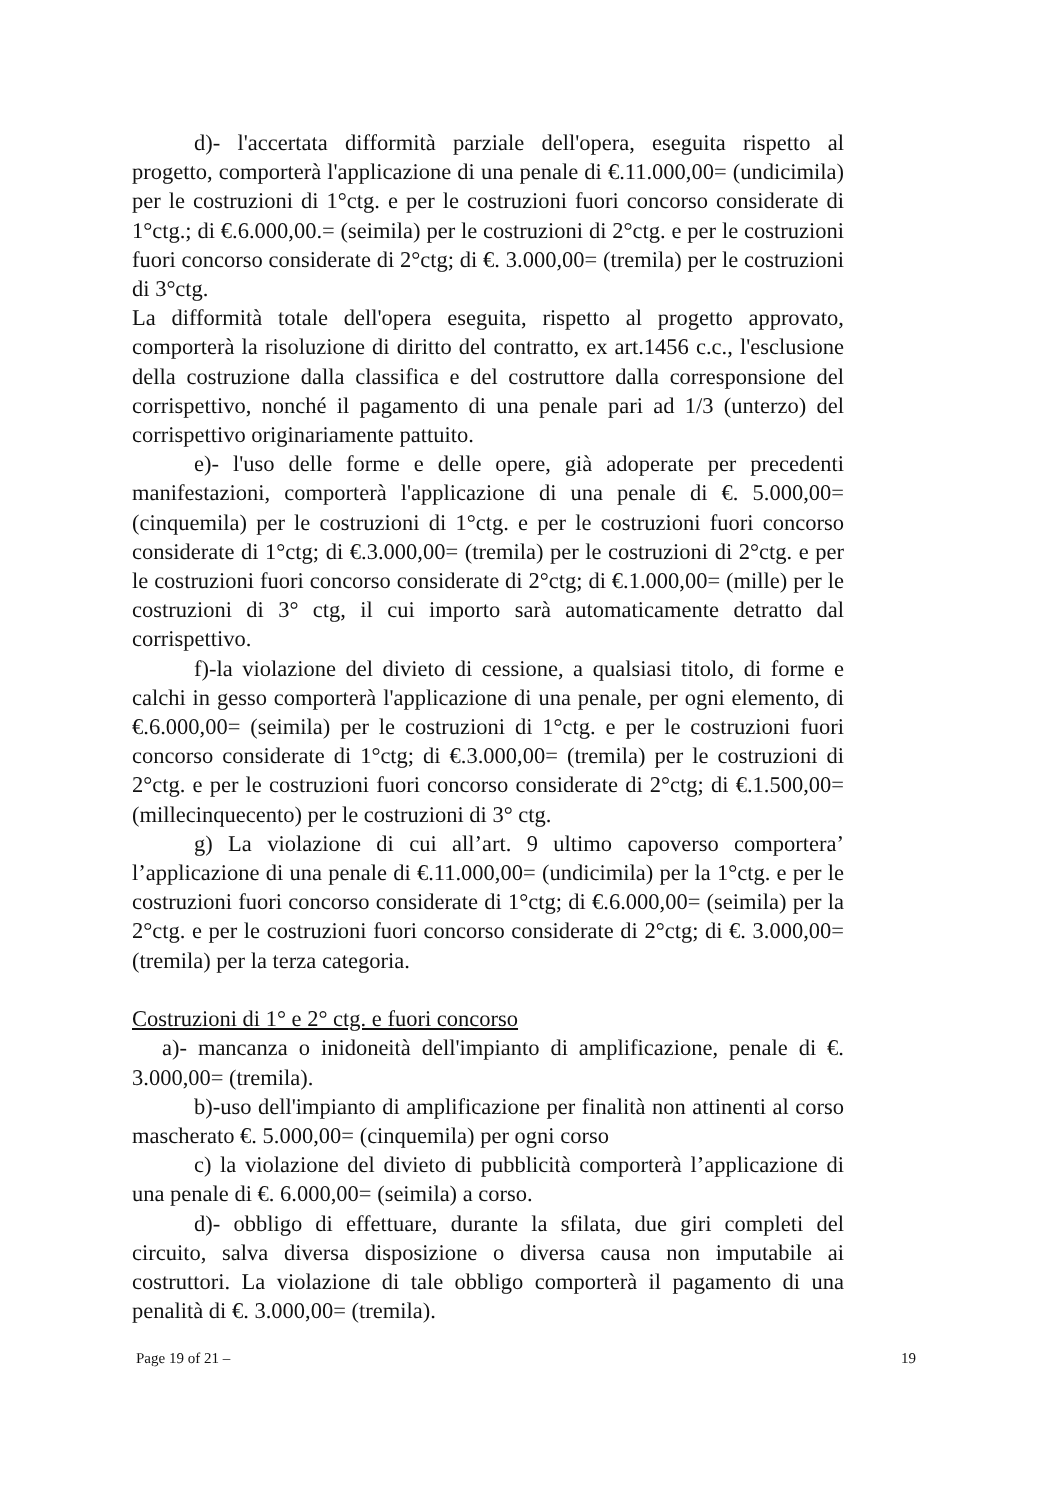d)- l'accertata difformità parziale dell'opera, eseguita rispetto al progetto, comporterà l'applicazione di una penale di €.11.000,00= (undicimila) per le costruzioni di 1°ctg. e per le costruzioni fuori concorso considerate di 1°ctg.; di €.6.000,00.= (seimila) per le costruzioni di 2°ctg. e per le costruzioni fuori concorso considerate di 2°ctg; di €. 3.000,00= (tremila) per le costruzioni di 3°ctg.
La difformità totale dell'opera eseguita, rispetto al progetto approvato, comporterà la risoluzione di diritto del contratto, ex art.1456 c.c., l'esclusione della costruzione dalla classifica e del costruttore dalla corresponsione del corrispettivo, nonché il pagamento di una penale pari ad 1/3 (unterzo) del corrispettivo originariamente pattuito.
e)- l'uso delle forme e delle opere, già adoperate per precedenti manifestazioni, comporterà l'applicazione di una penale di €. 5.000,00= (cinquemila) per le costruzioni di 1°ctg. e per le costruzioni fuori concorso considerate di 1°ctg; di €.3.000,00= (tremila) per le costruzioni di 2°ctg. e per le costruzioni fuori concorso considerate di 2°ctg; di €.1.000,00= (mille) per le costruzioni di 3° ctg, il cui importo sarà automaticamente detratto dal corrispettivo.
f)-la violazione del divieto di cessione, a qualsiasi titolo, di forme e calchi in gesso comporterà l'applicazione di una penale, per ogni elemento, di €.6.000,00= (seimila) per le costruzioni di 1°ctg. e per le costruzioni fuori concorso considerate di 1°ctg; di €.3.000,00= (tremila) per le costruzioni di 2°ctg. e per le costruzioni fuori concorso considerate di 2°ctg; di €.1.500,00= (millecinquecento) per le costruzioni di 3° ctg.
g) La violazione di cui all’art. 9 ultimo capoverso comportera’ l’applicazione di una penale di €.11.000,00= (undicimila) per la 1°ctg. e per le costruzioni fuori concorso considerate di 1°ctg; di €.6.000,00= (seimila) per la 2°ctg. e per le costruzioni fuori concorso considerate di 2°ctg; di €. 3.000,00= (tremila) per la terza categoria.
Costruzioni di 1° e 2° ctg. e fuori concorso
a)- mancanza o inidoneità dell'impianto di amplificazione, penale di €. 3.000,00= (tremila).
b)-uso dell'impianto di amplificazione per finalità non attinenti al corso mascherato €. 5.000,00= (cinquemila) per ogni corso
c) la violazione del divieto di pubblicità comporterà l’applicazione di una penale di €. 6.000,00= (seimila) a corso.
d)- obbligo di effettuare, durante la sfilata, due giri completi del circuito, salva diversa disposizione o diversa causa non imputabile ai costruttori. La violazione di tale obbligo comporterà il pagamento di una penalità di €. 3.000,00= (tremila).
Page 19 of 21 – 19